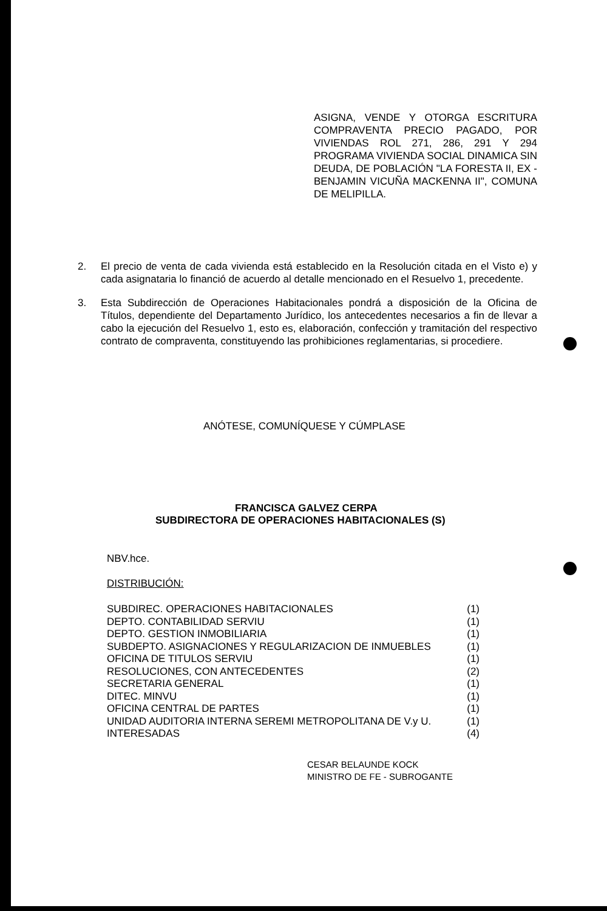ASIGNA, VENDE Y OTORGA ESCRITURA COMPRAVENTA PRECIO PAGADO, POR VIVIENDAS ROL 271, 286, 291 Y 294 PROGRAMA VIVIENDA SOCIAL DINAMICA SIN DEUDA, DE POBLACIÓN "LA FORESTA II, EX - BENJAMIN VICUÑA MACKENNA II", COMUNA DE MELIPILLA.
2. El precio de venta de cada vivienda está establecido en la Resolución citada en el Visto e) y cada asignataria lo financió de acuerdo al detalle mencionado en el Resuelvo 1, precedente.
3. Esta Subdirección de Operaciones Habitacionales pondrá a disposición de la Oficina de Títulos, dependiente del Departamento Jurídico, los antecedentes necesarios a fin de llevar a cabo la ejecución del Resuelvo 1, esto es, elaboración, confección y tramitación del respectivo contrato de compraventa, constituyendo las prohibiciones reglamentarias, si procediere.
ANÓTESE, COMUNÍQUESE Y CÚMPLASE
FRANCISCA GALVEZ CERPA
SUBDIRECTORA DE OPERACIONES HABITACIONALES (S)
NBV.hce.
DISTRIBUCIÓN:
SUBDIREC. OPERACIONES HABITACIONALES (1)
DEPTO. CONTABILIDAD SERVIU (1)
DEPTO. GESTION INMOBILIARIA (1)
SUBDEPTO. ASIGNACIONES Y REGULARIZACION DE INMUEBLES (1)
OFICINA DE TITULOS SERVIU (1)
RESOLUCIONES, CON ANTECEDENTES (2)
SECRETARIA GENERAL (1)
DITEC. MINVU (1)
OFICINA CENTRAL DE PARTES (1)
UNIDAD AUDITORIA INTERNA SEREMI METROPOLITANA DE V.y U. (1)
INTERESADAS (4)
CESAR BELAUNDE KOCK
MINISTRO DE FE - SUBROGANTE